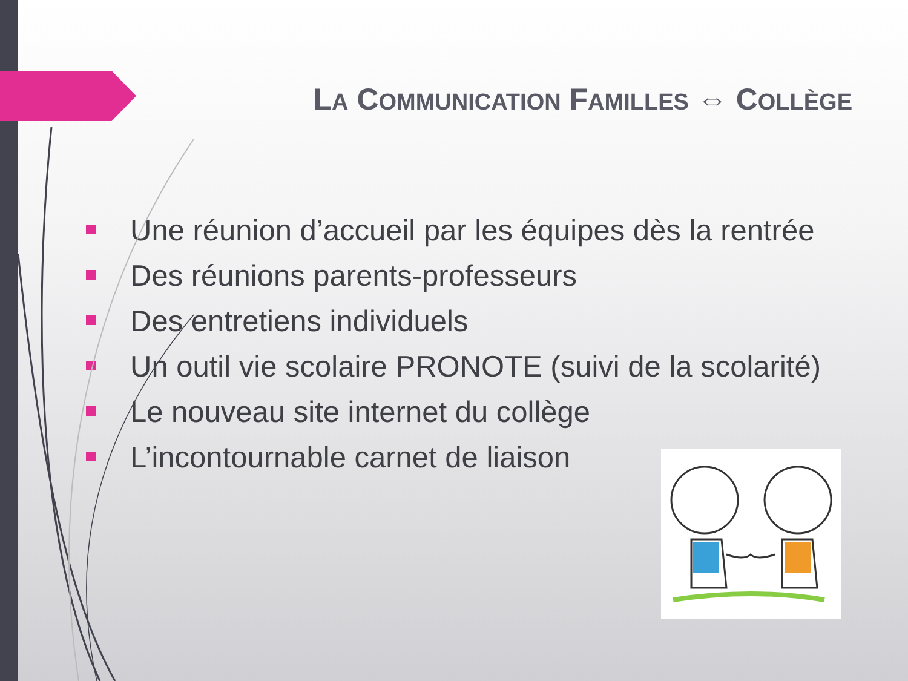LA COMMUNICATION FAMILLES ⇔ COLLÈGE
Une réunion d’accueil par les équipes dès la rentrée
Des réunions parents-professeurs
Des entretiens individuels
Un outil vie scolaire PRONOTE (suivi de la scolarité)
Le nouveau site internet du collège
L’incontournable carnet de liaison